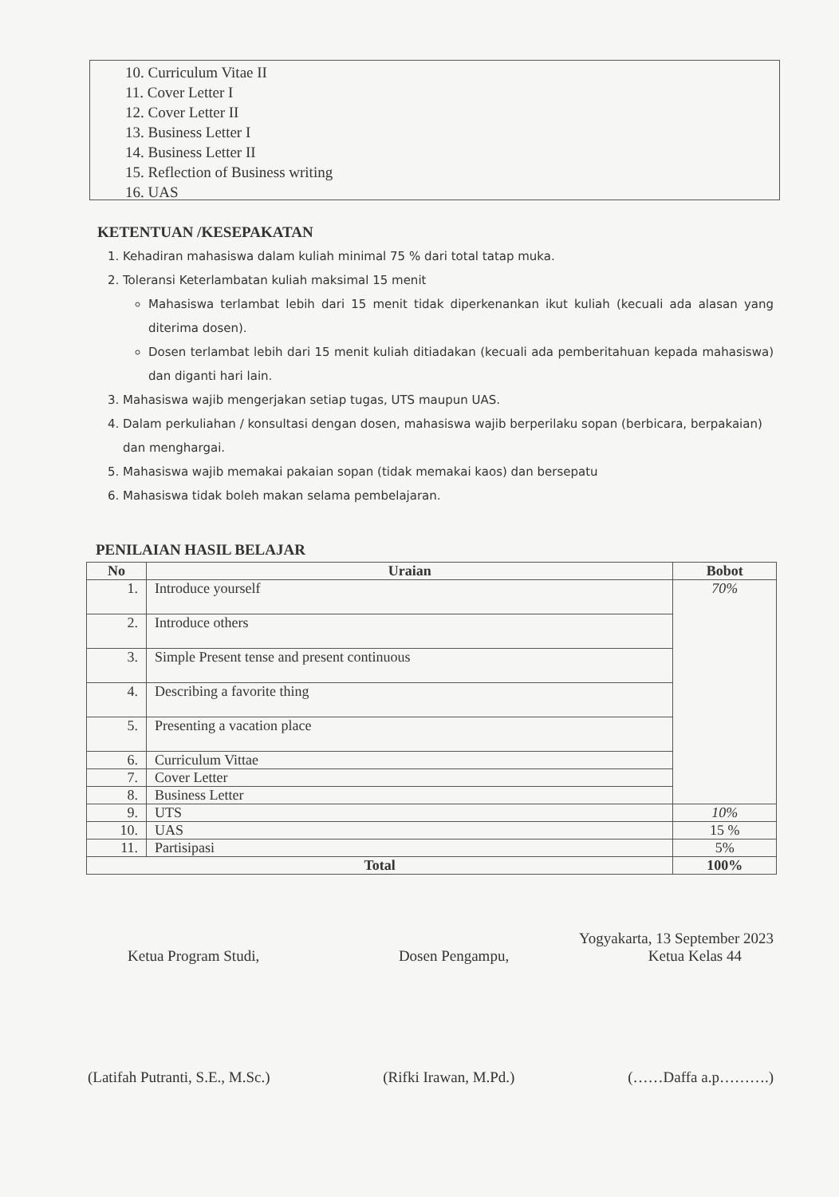10. Curriculum Vitae II
11. Cover Letter I
12. Cover Letter II
13. Business Letter I
14. Business Letter II
15. Reflection of Business writing
16. UAS
KETENTUAN /KESEPAKATAN
1. Kehadiran mahasiswa dalam kuliah minimal 75 % dari total tatap muka.
2. Toleransi Keterlambatan kuliah maksimal 15 menit
Mahasiswa terlambat lebih dari 15 menit tidak diperkenankan ikut kuliah (kecuali ada alasan yang diterima dosen).
Dosen terlambat lebih dari 15 menit kuliah ditiadakan (kecuali ada pemberitahuan kepada mahasiswa) dan diganti hari lain.
3. Mahasiswa wajib mengerjakan setiap tugas, UTS maupun UAS.
4. Dalam perkuliahan / konsultasi dengan dosen, mahasiswa wajib berperilaku sopan (berbicara, berpakaian) dan menghargai.
5. Mahasiswa wajib memakai pakaian sopan (tidak memakai kaos) dan bersepatu
6. Mahasiswa tidak boleh makan selama pembelajaran.
PENILAIAN HASIL BELAJAR
| No | Uraian | Bobot |
| --- | --- | --- |
| 1. | Introduce yourself | 70% |
| 2. | Introduce others | |
| 3. | Simple Present tense and present continuous | |
| 4. | Describing a favorite thing | |
| 5. | Presenting a vacation place | |
| 6. | Curriculum Vittae | |
| 7. | Cover Letter | |
| 8. | Business Letter | |
| 9. | UTS | 10% |
| 10. | UAS | 15 % |
| 11. | Partisipasi | 5% |
| Total | | 100% |
Yogyakarta, 13 September 2023
Ketua Program Studi, Dosen Pengampu, Ketua Kelas 44
(Latifah Putranti, S.E., M.Sc.) (Rifki Irawan, M.Pd.) (……Daffa a.p……….)